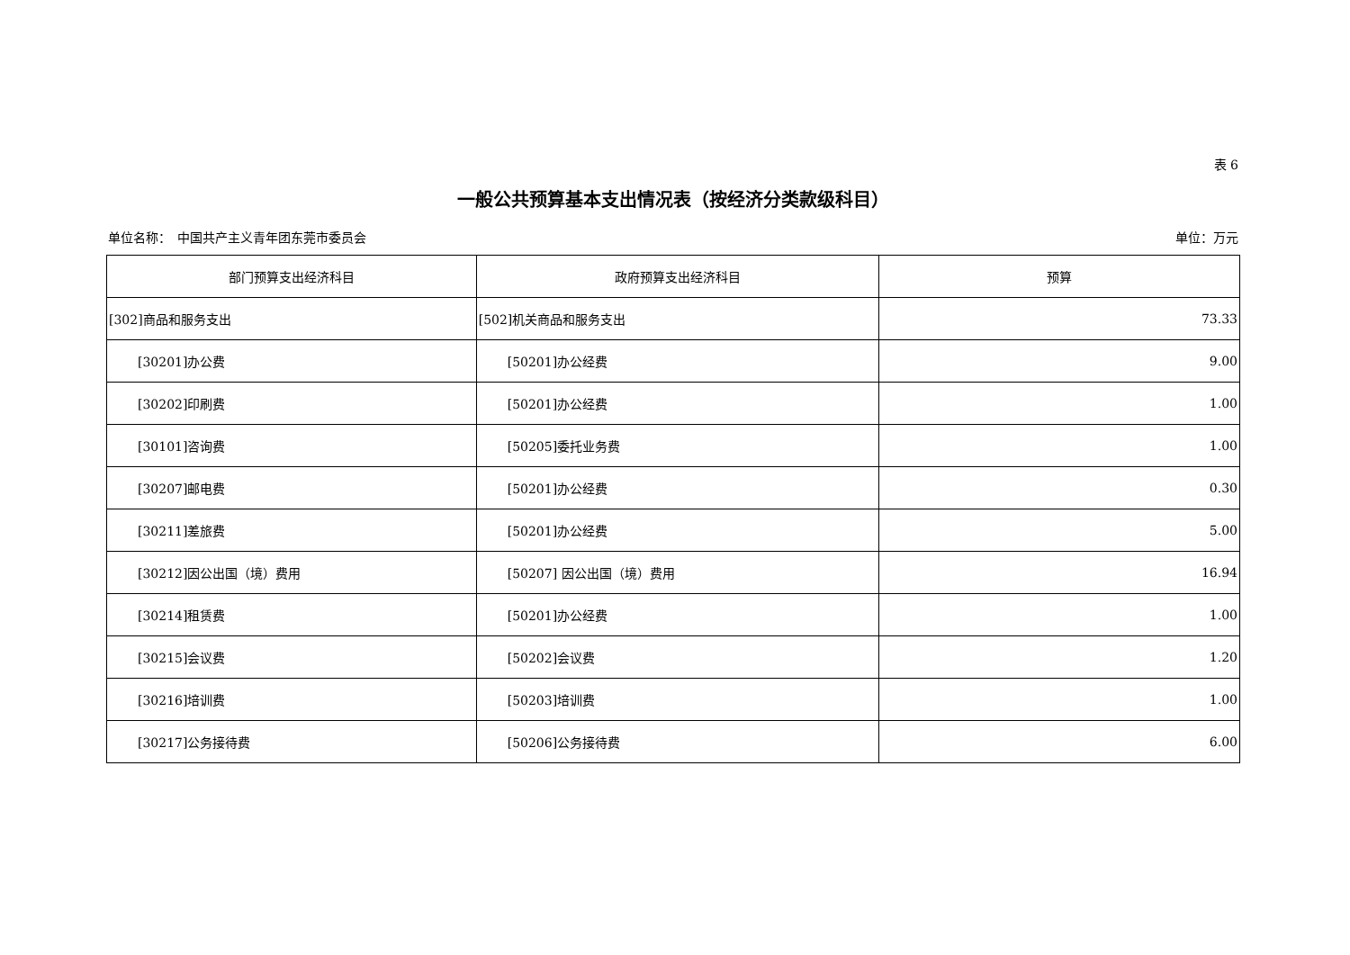表 6
一般公共预算基本支出情况表（按经济分类款级科目）
单位名称：　中国共产主义青年团东莞市委员会 单位：万元
| 部门预算支出经济科目 | 政府预算支出经济科目 | 预算 |
| --- | --- | --- |
| [302]商品和服务支出 | [502]机关商品和服务支出 | 73.33 |
| [30201]办公费 | [50201]办公经费 | 9.00 |
| [30202]印刷费 | [50201]办公经费 | 1.00 |
| [30101]咨询费 | [50205]委托业务费 | 1.00 |
| [30207]邮电费 | [50201]办公经费 | 0.30 |
| [30211]差旅费 | [50201]办公经费 | 5.00 |
| [30212]因公出国（境）费用 | [50207] 因公出国（境）费用 | 16.94 |
| [30214]租赁费 | [50201]办公经费 | 1.00 |
| [30215]会议费 | [50202]会议费 | 1.20 |
| [30216]培训费 | [50203]培训费 | 1.00 |
| [30217]公务接待费 | [50206]公务接待费 | 6.00 |